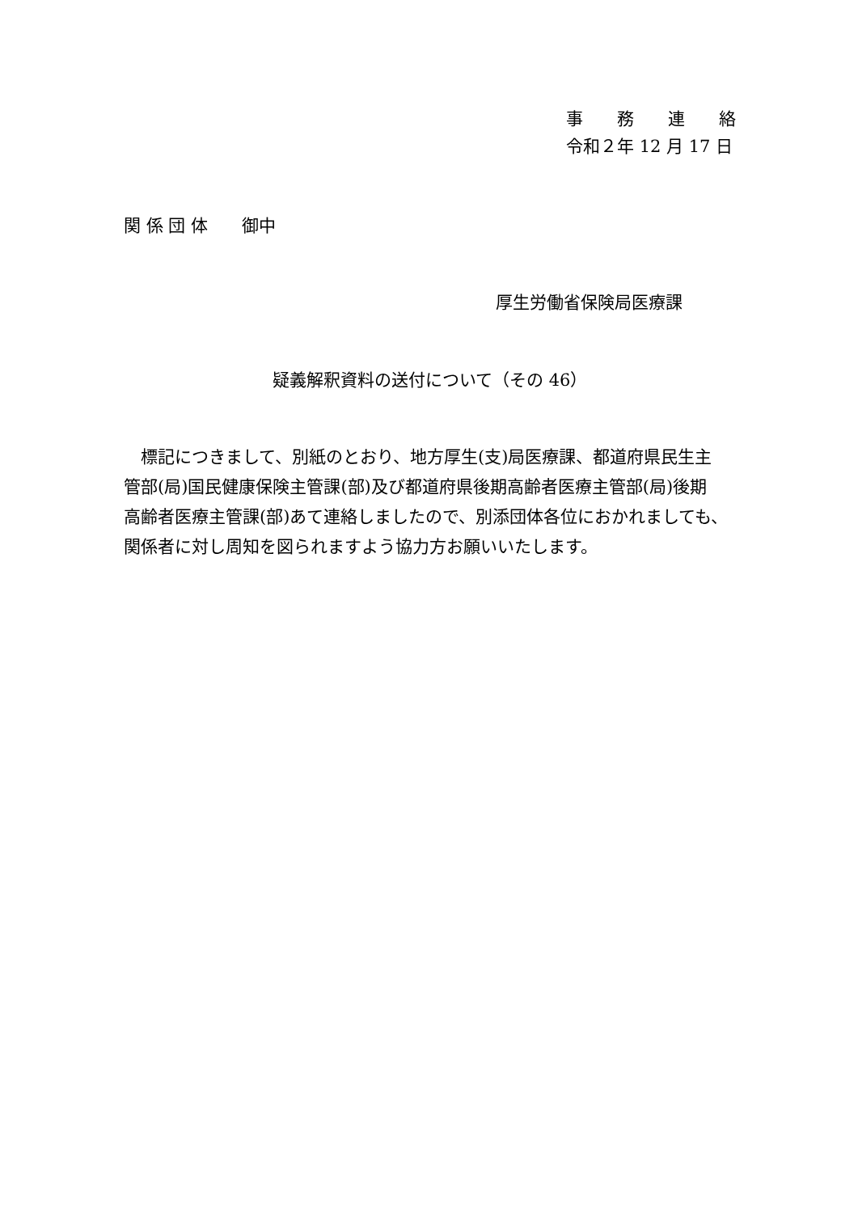事　　務　　連　　絡
令和２年 12 月 17 日
関 係 団 体　　御中
厚生労働省保険局医療課
疑義解釈資料の送付について（その 46）
　標記につきまして、別紙のとおり、地方厚生(支)局医療課、都道府県民生主
管部(局)国民健康保険主管課(部)及び都道府県後期高齢者医療主管部(局)後期
高齢者医療主管課(部)あて連絡しましたので、別添団体各位におかれましても、
関係者に対し周知を図られますよう協力方お願いいたします。